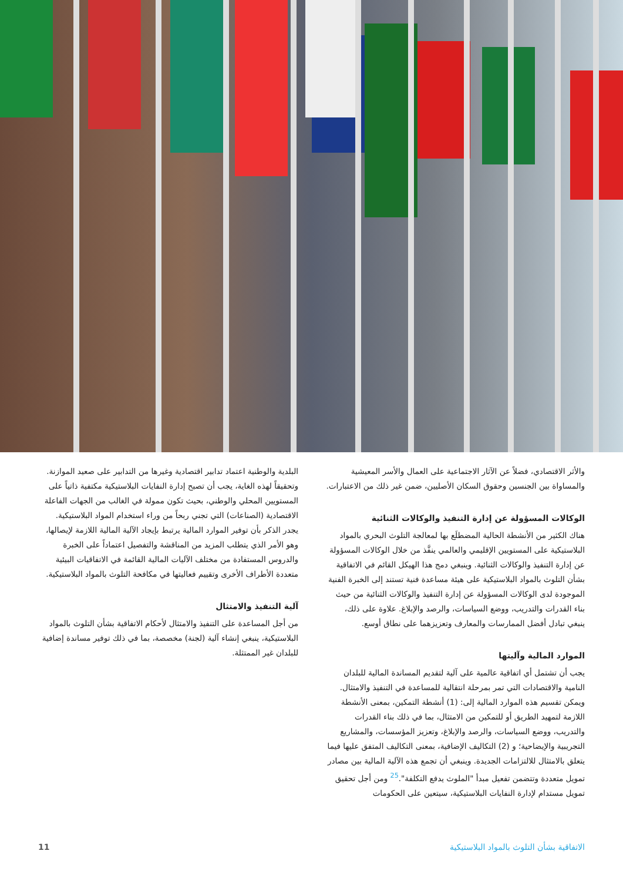والأثر الاقتصادي، فضلاً عن الآثار الاجتماعية على العمال والأسر المعيشية والمساواة بين الجنسين وحقوق السكان الأصليين، ضمن غير ذلك من الاعتبارات.
الوكالات المسؤولة عن إدارة التنفيذ والوكالات الثنائية
هناك الكثير من الأنشطة الحالية المضطلَع بها لمعالجة التلوث البحري بالمواد البلاستيكية على المستويين الإقليمي والعالمي ينفَّذ من خلال الوكالات المسؤولة عن إدارة التنفيذ والوكالات الثنائية. وينبغي دمج هذا الهيكل القائم في الاتفاقية بشأن التلوث بالمواد البلاستيكية على هيئة مساعدة فنية تستند إلى الخبرة الفنية الموجودة لدى الوكالات المسؤولة عن إدارة التنفيذ والوكالات الثنائية من حيث بناء القدرات والتدريب، ووضع السياسات، والرصد والإبلاغ. علاوة على ذلك، ينبغي تبادل أفضل الممارسات والمعارف وتعزيزهما على نطاق أوسع.
الموارد المالية وآليتها
يجب أن تشتمل أي اتفاقية عالمية على آلية لتقديم المساندة المالية للبلدان النامية والاقتصادات التي تمر بمرحلة انتقالية للمساعدة في التنفيذ والامتثال. ويمكن تقسيم هذه الموارد المالية إلى: (1) أنشطة التمكين، بمعنى الأنشطة اللازمة لتمهيد الطريق أو للتمكين من الامتثال، بما في ذلك بناء القدرات والتدريب، ووضع السياسات، والرصد والإبلاغ، وتعزيز المؤسسات، والمشاريع التجريبية والإيضاحية؛ و (2) التكاليف الإضافية، بمعنى التكاليف المتفق عليها فيما يتعلق بالامتثال للالتزامات الجديدة. وينبغي أن تجمع هذه الآلية المالية بين مصادر تمويل متعددة وتتضمن تفعيل مبدأ "الملوث يدفع التكلفة".<sup>25</sup> ومن أجل تحقيق تمويل مستدام لإدارة النفايات البلاستيكية، سيتعين على الحكومات
البلدية والوطنية اعتماد تدابير اقتصادية وغيرها من التدابير على صعيد الموازنة. وتحقيقاً لهذه الغاية، يجب أن تصبح إدارة النفايات البلاستيكية مكتفية ذاتياً على المستويين المحلي والوطني، بحيث تكون ممولة في الغالب من الجهات الفاعلة الاقتصادية (الصناعات) التي تجني ربحاً من وراء استخدام المواد البلاستيكية. يجدر الذكر بأن توفير الموارد المالية يرتبط بإيجاد الآلية المالية اللازمة لإيصالها، وهو الأمر الذي يتطلب المزيد من المناقشة والتفصيل اعتماداً على الخبرة والدروس المستفادة من مختلف الآليات المالية القائمة في الاتفاقيات البيئية متعددة الأطراف الأخرى وتقييم فعاليتها في مكافحة التلوث بالمواد البلاستيكية.
آلية التنفيذ والامتثال
من أجل المساعدة على التنفيذ والامتثال لأحكام الاتفاقية بشأن التلوث بالمواد البلاستيكية، ينبغي إنشاء آلية (لجنة) مخصصة، بما في ذلك توفير مساندة إضافية للبلدان غير الممتثلة.
الاتفاقية بشأن التلوث بالمواد البلاستيكية 11